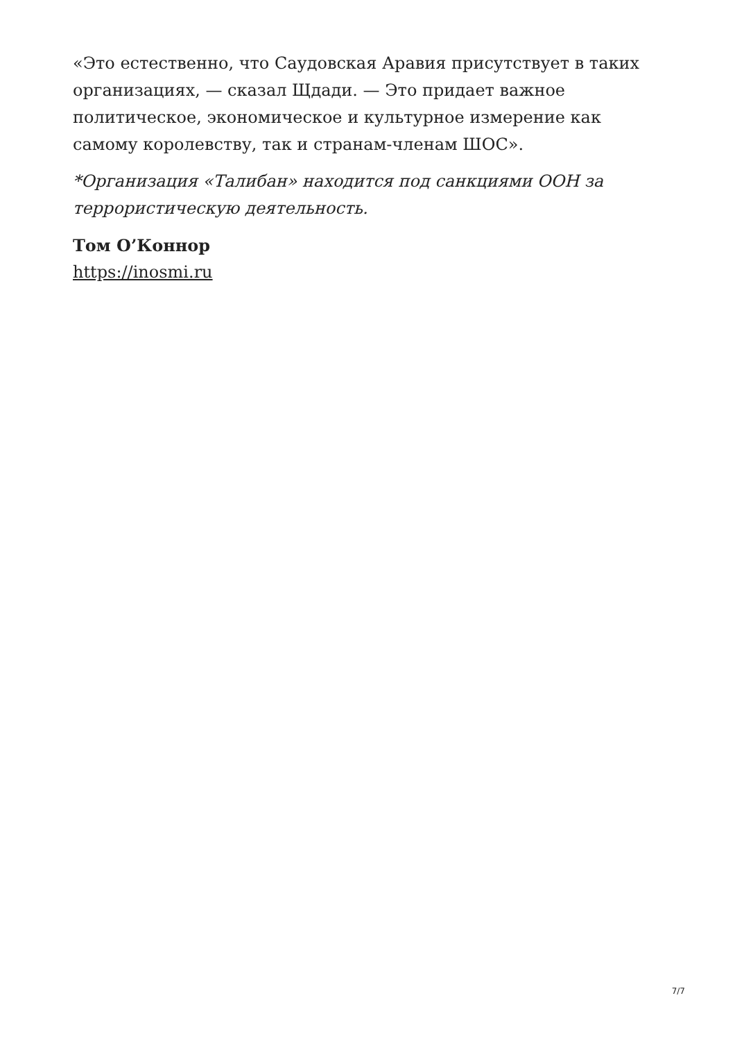«Это естественно, что Саудовская Аравия присутствует в таких организациях, — сказал Щдади. — Это придает важное политическое, экономическое и культурное измерение как самому королевству, так и странам-членам ШОС».
*Организация «Талибан» находится под санкциями ООН за террористическую деятельность.
Том О’Коннор
https://inosmi.ru
7/7